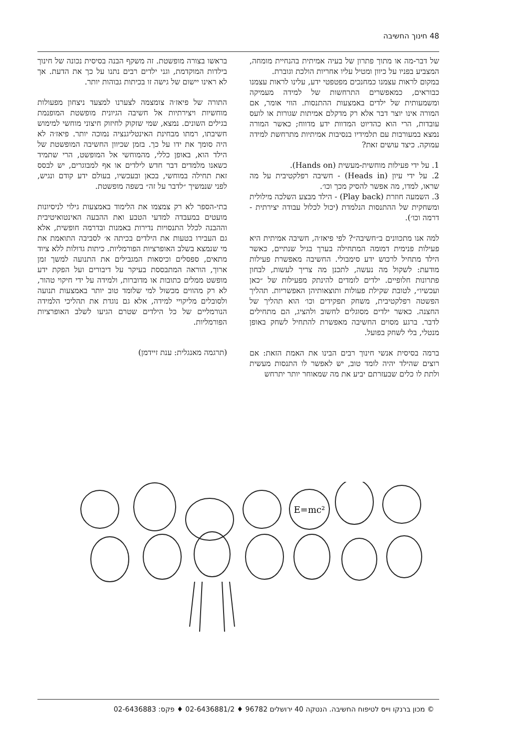48 חינוך החשיבה
של דבר-מה או מתוך פתרון של בעיה אמיתית בהנחיית מומחה, המצביע בפניו על כיוון ומטיל עליו אחריות הולכת וגוברת.
במקום לראות עצמנו כמחנכים מפטפטי ידע, עלינו לראות עצמנו כבוראים, כמאפשרים התרחשות של למידה מעמיקה ומשמעותית של ילדים באמצעות ההתנסות. הווי אומר, אם המורה אינו יוצר דבר אלא רק מדקלם אמיתות שגורות או לועס עובדות, הרי הוא כהדיוט המדוות ידע מדווח; כאשר המורה נמצא במעורבות עם תלמידיו בנסיבות אמיתיות מתרחשת למידה עמוקה. כיצד עושים זאת?
1. על ידי פעילות מוחשית-מעשית (Hands on).
2. על ידי עיון (Heads in) - חשיבה רפלקטיבית על מה שראו, למדו, מה אפשר להסיק מכך וכו׳.
3. השמעה חוזרת (Play back) - הילד מבצע השלכה מילולית ומשחקית של ההתנסות הנלמדת (יכול לכלול עבודה יצירתית - דרמה וכו׳).
למה אנו מתכוונים ב״חשיבה״? לפי פיאז׳ה, חשיבה אמיתית היא פעילות פנימית דמומה המתחילה בערך בגיל שנתיים, כאשר הילד מתחיל לרכוש ידע סימבולי. החשיבה מאפשרת פעילות מודעת: לשקול מה נעשה, לתכנן מה צריך לעשות, לבחון פתרונות חלופיים. ילדים לומדים להינתק מפעילות של ״כאן ועכשיו״, לטובת שקילת פעולות ותוצאותיהן האפשריות. תהליך הפשטה רפלקטיבית, משחק תפקידים וכו׳ הוא תהליך של החצנה. כאשר ילדים מסוגלים לחשוב ולהציג, הם מתחילים לדבר. ברגע מסוים החשיבה מאפשרת להתחיל לשחק באופן מנטלי, בלי לשחק בפועל.
ברמה בסיסית אנשי חינוך רבים הבינו את האמת הזאת: אם רוצים שהילד יהיה לומד טוב, יש לאפשר לו התנסות מעשית ולתת לו כלים שבעזרתם יביע את מה שמאוחר יותר יתרחש
בראשו בצורה מופשטת. זה משקף הבנה בסיסית נכונה של חינוך בילדות המוקדמת, וגני ילדים רבים נתנו על כך את הדעת. אך לא ראינו יישום של גישה זו בכיתות גבוהות יותר.
התורה של פיאז׳ה צומצמה לצערנו למצעד ניצחון מפעולות מוחשיות ויצירתיות אל חשיבה הגיונית מופשטת המופנמת בגילים השונים. נמצא, שמי שזקוק לחיזוק חיצוני מוחשי למימוש חשיבתו, רמתו מבחינת האינטליגנציה נמוכה יותר. פיאז׳ה לא היה סומך את ידו על כך. בזמן שכיוון החשיבה המופשטת של הילד הוא, באופן כללי, מהמוחשי אל המופשט, הרי שתמיד כשאנו מלמדים דבר חדש לילדים או אף למבוגרים, יש לבסס זאת תחילה במוחשי, בכאן ובעכשיו, בעולם ידע קודם ונגיש, לפני שנמשיך ״לדבר על זה״ בשפה מופשטת.
בתי-הספר לא רק צמצמו את הלימוד באמצעות גילוי לניסיונות מועטים במעבדה למדעי הטבע ואת ההבעה האינטואיטיבית וההבנה לכלל התנסויות נדירות באמנות ובדרמה חופשית, אלא גם העבירו בטעות את הילדים בכיתה א׳ לסביבה התואמת את מי שנמצא בשלב האופרציות הפורמליות. כיתות גדולות ללא ציוד מתאים, ספסלים וכיסאות המגבילים את התנועה למשך זמן ארוך, הוראה המתבססת בעיקר על דיבורים ועל הפקת ידע מופשט ממלים כתובות או מדוברות, ולמידה על ידי חיקוי טהור, לא רק מהווים מכשול למי שלומד טוב יותר באמצעות תנועה ולסובלים מליקויי למידה, אלא גם נוגדת את תהליכי הלמידה הנורמליים של כל הילדים שטרם הגיעו לשלב האופרציות הפורמליות.
(תרגמה מאנגלית: ענת זיידמן)
E=mc²
© מכון ברנקו וייס לטיפוח החשיבה. הנטקה 40 ירושלים 96782 ♦ 02-6436881/2 ♦ פקס: 02-6436883